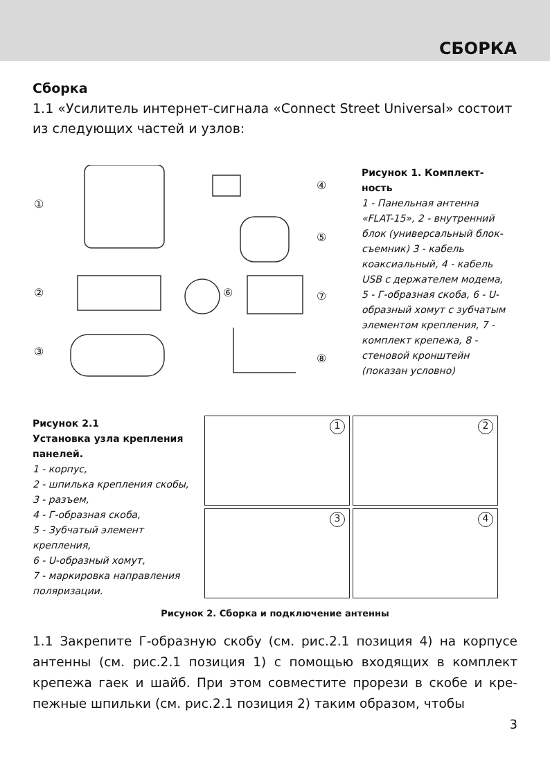СБОРКА
Сборка
1.1 «Усилитель интернет-сигнала «Connect Street Universal» состоит из следующих частей и узлов:
①
②
③
④
⑤
⑥
⑦
⑧
Рисунок 1. Комплект­ность
1 - Панельная антенна «FLAT-15», 2 - внутрен­ний блок (универсальный блок-съемник) 3 - кабель коаксиальный, 4 - кабель USB с держателем моде­ма, 5 - Г-образная скоба, 6 - U-образный хомут с зубчатым элементом крепления, 7 - комплект крепежа, 8 - стеновой кронштейн (показан условно)
Рисунок 2.1
Установка узла крепления панелей.
1 - корпус,
2 - шпилька крепления скобы,
3 - разъем,
4 - Г-образная скоба,
5 - Зубчатый элемент крепления,
6 - U-образный хомут,
7 - маркировка направ­ления поляризации.
1
2
3
4
Рисунок 2. Сборка и подключение антенны
1.1 Закрепите Г-образную скобу (см. рис.2.1 позиция 4) на корпусе антенны (см. рис.2.1 позиция 1) с помощью входящих в комплект крепежа гаек и шайб. При этом совместите прорези в скобе и кре­пежные шпильки (см. рис.2.1 позиция 2) таким образом, чтобы
3